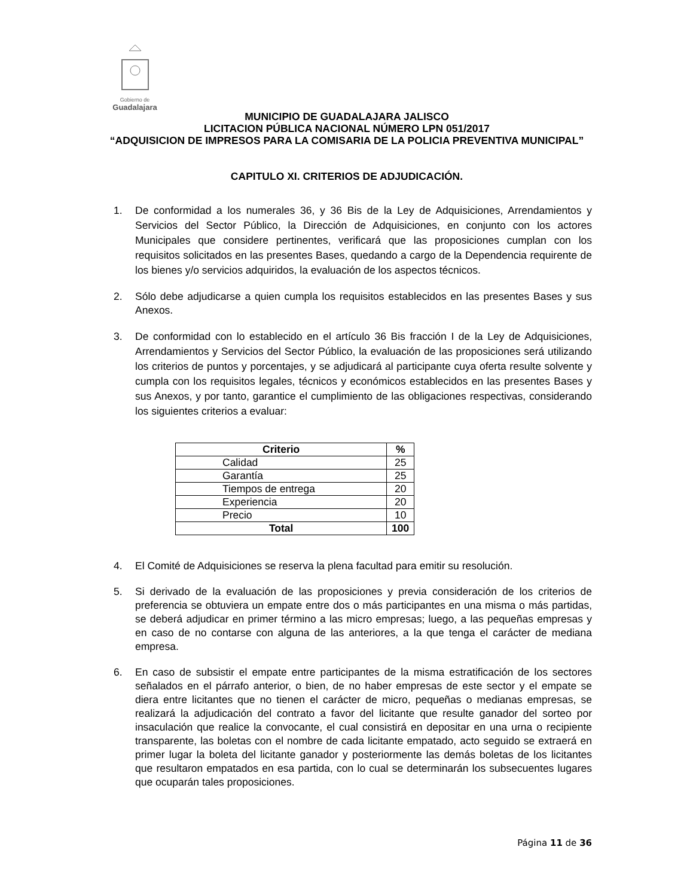Gobierno de
Guadalajara
MUNICIPIO DE GUADALAJARA JALISCO
LICITACION PÚBLICA NACIONAL NÚMERO LPN 051/2017
“ADQUISICION DE IMPRESOS PARA LA COMISARIA DE LA POLICIA PREVENTIVA MUNICIPAL”
CAPITULO XI. CRITERIOS DE ADJUDICACIÓN.
1. De conformidad a los numerales 36, y 36 Bis de la Ley de Adquisiciones, Arrendamientos y Servicios del Sector Público, la Dirección de Adquisiciones, en conjunto con los actores Municipales que considere pertinentes, verificará que las proposiciones cumplan con los requisitos solicitados en las presentes Bases, quedando a cargo de la Dependencia requirente de los bienes y/o servicios adquiridos, la evaluación de los aspectos técnicos.
2. Sólo debe adjudicarse a quien cumpla los requisitos establecidos en las presentes Bases y sus Anexos.
3. De conformidad con lo establecido en el artículo 36 Bis fracción I de la Ley de Adquisiciones, Arrendamientos y Servicios del Sector Público, la evaluación de las proposiciones será utilizando los criterios de puntos y porcentajes, y se adjudicará al participante cuya oferta resulte solvente y cumpla con los requisitos legales, técnicos y económicos establecidos en las presentes Bases y sus Anexos, y por tanto, garantice el cumplimiento de las obligaciones respectivas, considerando los siguientes criterios a evaluar:
| Criterio | % |
| --- | --- |
| Calidad | 25 |
| Garantía | 25 |
| Tiempos de entrega | 20 |
| Experiencia | 20 |
| Precio | 10 |
| Total | 100 |
4. El Comité de Adquisiciones se reserva la plena facultad para emitir su resolución.
5. Si derivado de la evaluación de las proposiciones y previa consideración de los criterios de preferencia se obtuviera un empate entre dos o más participantes en una misma o más partidas, se deberá adjudicar en primer término a las micro empresas; luego, a las pequeñas empresas y en caso de no contarse con alguna de las anteriores, a la que tenga el carácter de mediana empresa.
6. En caso de subsistir el empate entre participantes de la misma estratificación de los sectores señalados en el párrafo anterior, o bien, de no haber empresas de este sector y el empate se diera entre licitantes que no tienen el carácter de micro, pequeñas o medianas empresas, se realizará la adjudicación del contrato a favor del licitante que resulte ganador del sorteo por insaculación que realice la convocante, el cual consistirá en depositar en una urna o recipiente transparente, las boletas con el nombre de cada licitante empatado, acto seguido se extraerá en primer lugar la boleta del licitante ganador y posteriormente las demás boletas de los licitantes que resultaron empatados en esa partida, con lo cual se determinarán los subsecuentes lugares que ocuparán tales proposiciones.
Página 11 de 36